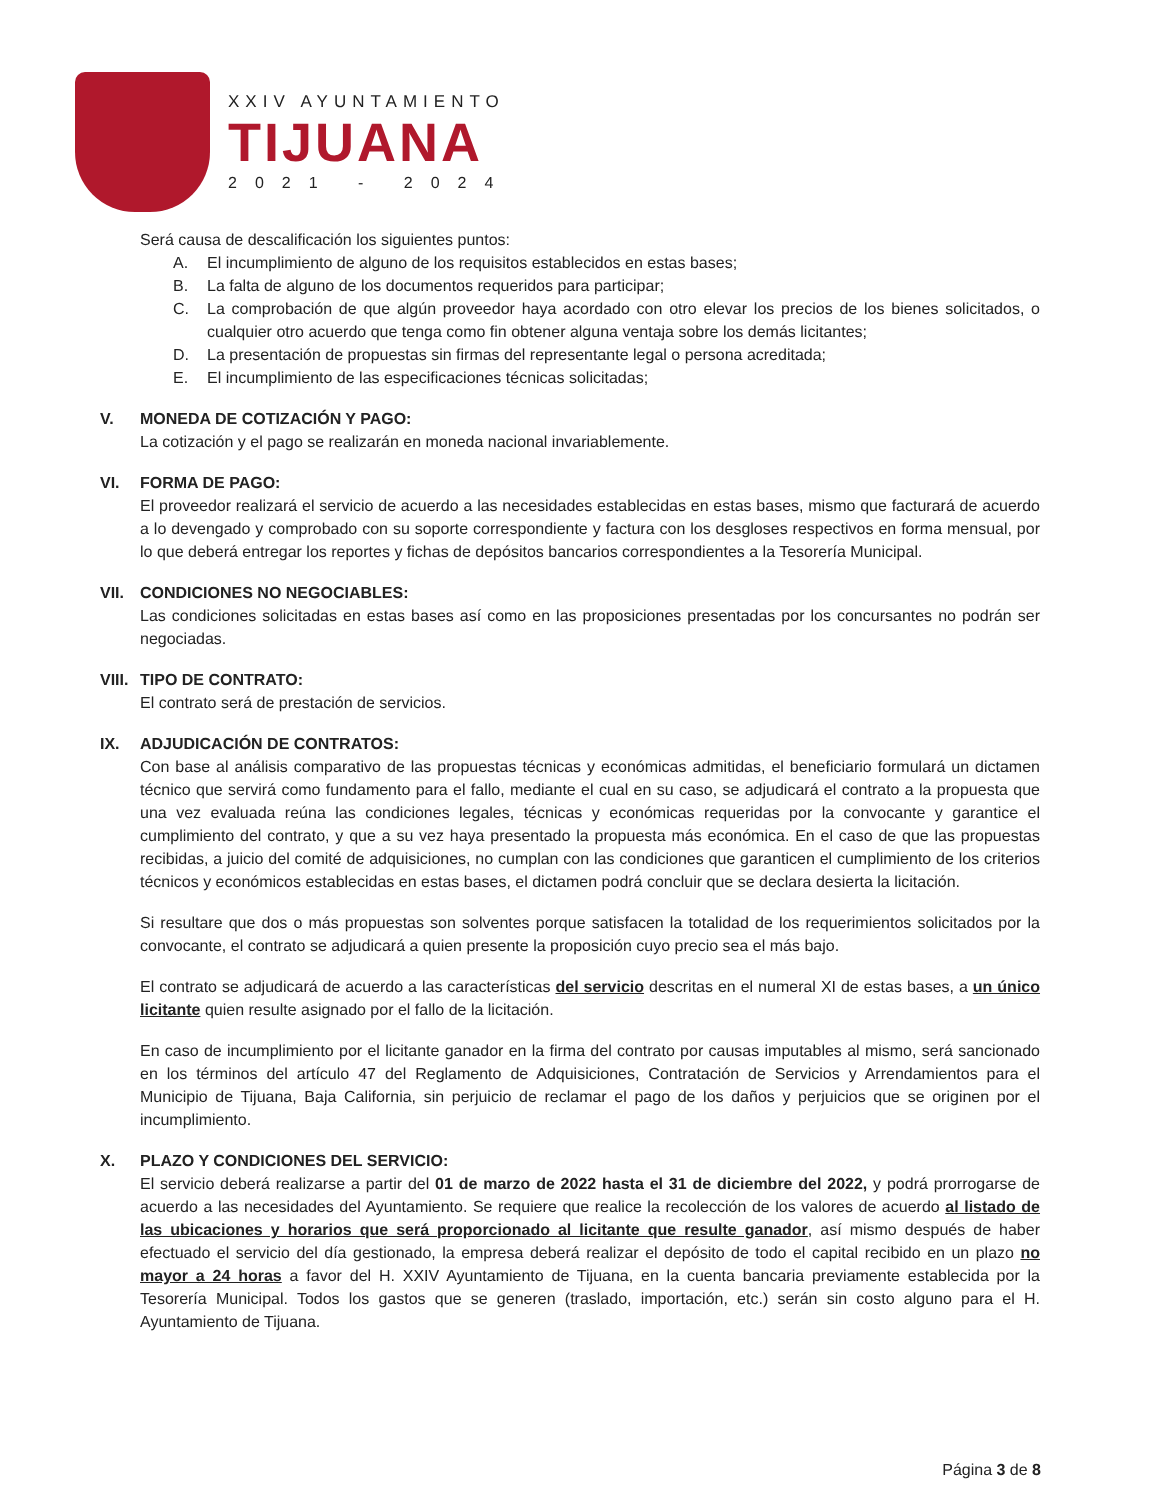XXIV AYUNTAMIENTO
TIJUANA
2021 - 2024
Será causa de descalificación los siguientes puntos:
A. El incumplimiento de alguno de los requisitos establecidos en estas bases;
B. La falta de alguno de los documentos requeridos para participar;
C. La comprobación de que algún proveedor haya acordado con otro elevar los precios de los bienes solicitados, o cualquier otro acuerdo que tenga como fin obtener alguna ventaja sobre los demás licitantes;
D. La presentación de propuestas sin firmas del representante legal o persona acreditada;
E. El incumplimiento de las especificaciones técnicas solicitadas;
V. MONEDA DE COTIZACIÓN Y PAGO:
La cotización y el pago se realizarán en moneda nacional invariablemente.
VI. FORMA DE PAGO:
El proveedor realizará el servicio de acuerdo a las necesidades establecidas en estas bases, mismo que facturará de acuerdo a lo devengado y comprobado con su soporte correspondiente y factura con los desgloses respectivos en forma mensual, por lo que deberá entregar los reportes y fichas de depósitos bancarios correspondientes a la Tesorería Municipal.
VII. CONDICIONES NO NEGOCIABLES:
Las condiciones solicitadas en estas bases así como en las proposiciones presentadas por los concursantes no podrán ser negociadas.
VIII. TIPO DE CONTRATO:
El contrato será de prestación de servicios.
IX. ADJUDICACIÓN DE CONTRATOS:
Con base al análisis comparativo de las propuestas técnicas y económicas admitidas, el beneficiario formulará un dictamen técnico que servirá como fundamento para el fallo, mediante el cual en su caso, se adjudicará el contrato a la propuesta que una vez evaluada reúna las condiciones legales, técnicas y económicas requeridas por la convocante y garantice el cumplimiento del contrato, y que a su vez haya presentado la propuesta más económica. En el caso de que las propuestas recibidas, a juicio del comité de adquisiciones, no cumplan con las condiciones que garanticen el cumplimiento de los criterios técnicos y económicos establecidas en estas bases, el dictamen podrá concluir que se declara desierta la licitación.
Si resultare que dos o más propuestas son solventes porque satisfacen la totalidad de los requerimientos solicitados por la convocante, el contrato se adjudicará a quien presente la proposición cuyo precio sea el más bajo.
El contrato se adjudicará de acuerdo a las características del servicio descritas en el numeral XI de estas bases, a un único licitante quien resulte asignado por el fallo de la licitación.
En caso de incumplimiento por el licitante ganador en la firma del contrato por causas imputables al mismo, será sancionado en los términos del artículo 47 del Reglamento de Adquisiciones, Contratación de Servicios y Arrendamientos para el Municipio de Tijuana, Baja California, sin perjuicio de reclamar el pago de los daños y perjuicios que se originen por el incumplimiento.
X. PLAZO Y CONDICIONES DEL SERVICIO:
El servicio deberá realizarse a partir del 01 de marzo de 2022 hasta el 31 de diciembre del 2022, y podrá prorrogarse de acuerdo a las necesidades del Ayuntamiento. Se requiere que realice la recolección de los valores de acuerdo al listado de las ubicaciones y horarios que será proporcionado al licitante que resulte ganador, así mismo después de haber efectuado el servicio del día gestionado, la empresa deberá realizar el depósito de todo el capital recibido en un plazo no mayor a 24 horas a favor del H. XXIV Ayuntamiento de Tijuana, en la cuenta bancaria previamente establecida por la Tesorería Municipal. Todos los gastos que se generen (traslado, importación, etc.) serán sin costo alguno para el H. Ayuntamiento de Tijuana.
Página 3 de 8